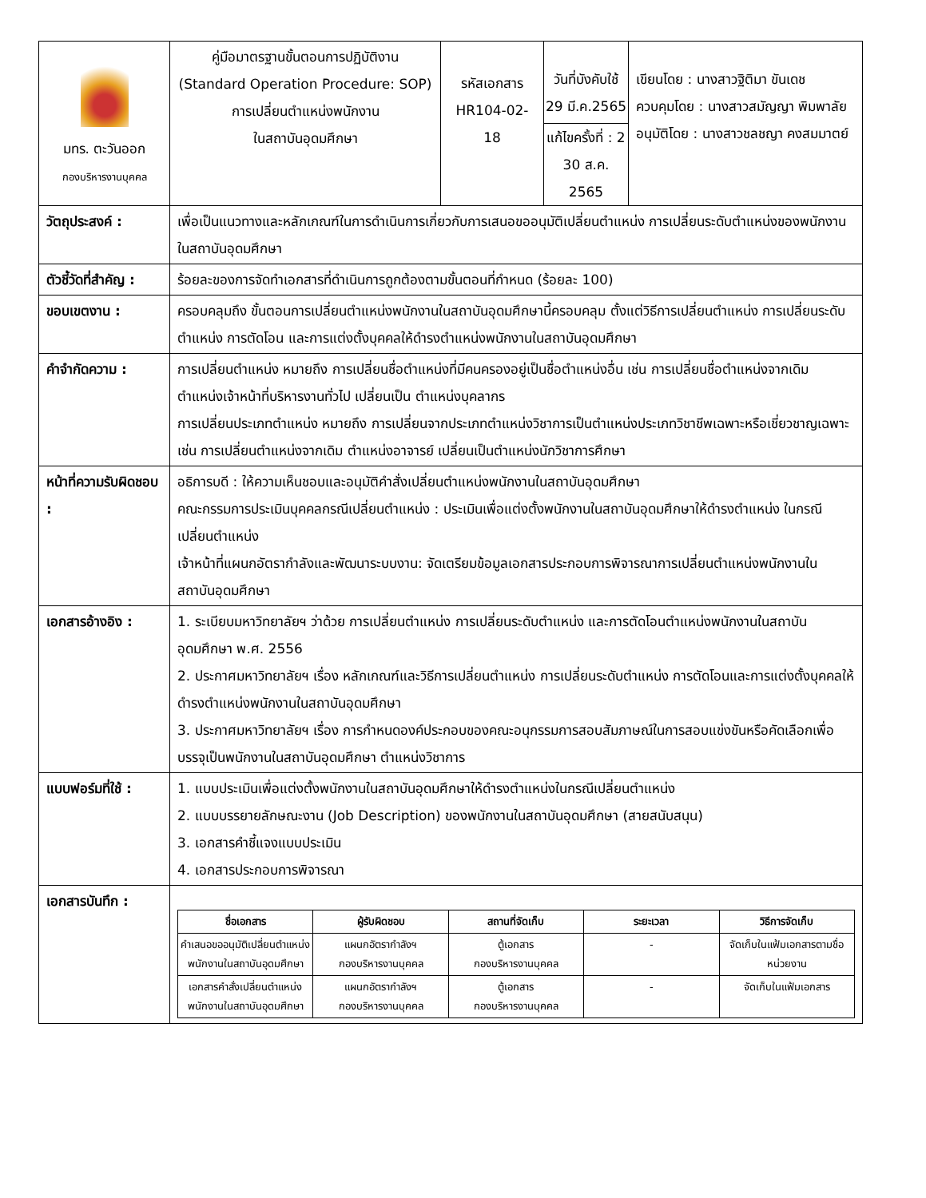| มทร. ตะวันออก กองบริหารงานบุคคล | คู่มือมาตรฐานขั้นตอนการปฏิบัติงาน (Standard Operation Procedure: SOP) การเปลี่ยนตำแหน่งพนักงาน ในสถาบันอุดมศึกษา | รหัสเอกสาร HR104-02-18 | วันที่บังคับใช้ 29 มี.ค.2565 แก้ไขครั้งที่ : 2 30 ส.ค. 2565 | เขียนโดย : นางสาวฐิติมา ขันเดช ควบคุมโดย : นางสาวสมัญญา พิมพาลัย อนุมัติโดย : นางสาวชลชญา คงสมมาตย์ |
| วัตถุประสงค์ : | เพื่อเป็นแนวทางและหลักเกณฑ์ในการดำเนินการเกี่ยวกับการเสนอขออนุมัติเปลี่ยนตำแหน่ง การเปลี่ยนระดับตำแหน่งของพนักงานในสถาบันอุดมศึกษา | | | |
| ตัวชี้วัดที่สำคัญ : | ร้อยละของการจัดทำเอกสารที่ดำเนินการถูกต้องตามขั้นตอนที่กำหนด (ร้อยละ 100) | | | |
| ขอบเขตงาน : | ครอบคลุมถึง ขั้นตอนการเปลี่ยนตำแหน่งพนักงานในสถาบันอุดมศึกษานี้ครอบคลุม ตั้งแต่วิธีการเปลี่ยนตำแหน่ง การเปลี่ยนระดับตำแหน่ง การตัดโอน และการแต่งตั้งบุคคลให้ดำรงตำแหน่งพนักงานในสถาบันอุดมศึกษา | | | |
| คำจำกัดความ : | การเปลี่ยนตำแหน่ง หมายถึง การเปลี่ยนชื่อตำแหน่งที่มีคนครองอยู่เป็นชื่อตำแหน่งอื่น เช่น การเปลี่ยนชื่อตำแหน่งจากเดิม ตำแหน่งเจ้าหน้าที่บริหารงานทั่วไป เปลี่ยนเป็น ตำแหน่งบุคลากร การเปลี่ยนประเภทตำแหน่ง หมายถึง การเปลี่ยนจากประเภทตำแหน่งวิชาการเป็นตำแหน่งประเภทวิชาชีพเฉพาะหรือเชี่ยวชาญเฉพาะ เช่น การเปลี่ยนตำแหน่งจากเดิม ตำแหน่งอาจารย์ เปลี่ยนเป็นตำแหน่งนักวิชาการศึกษา | | | |
| หน้าที่ความรับผิดชอบ : | อธิการบดี : ให้ความเห็นชอบและอนุมัติคำสั่งเปลี่ยนตำแหน่งพนักงานในสถาบันอุดมศึกษา คณะกรรมการประเมินบุคคลกรณีเปลี่ยนตำแหน่ง : ประเมินเพื่อแต่งตั้งพนักงานในสถาบันอุดมศึกษาให้ดำรงตำแหน่ง ในกรณีเปลี่ยนตำแหน่ง เจ้าหน้าที่แผนกอัตรากำลังและพัฒนาระบบงาน: จัดเตรียมข้อมูลเอกสารประกอบการพิจารณาการเปลี่ยนตำแหน่งพนักงานในสถาบันอุดมศึกษา | | | |
| เอกสารอ้างอิง : | 1. ระเบียบมหาวิทยาลัยฯ ว่าด้วย การเปลี่ยนตำแหน่ง การเปลี่ยนระดับตำแหน่ง และการตัดโอนตำแหน่งพนักงานในสถาบันอุดมศึกษา พ.ศ. 2556 2. ประกาศมหาวิทยาลัยฯ เรื่อง หลักเกณฑ์และวิธีการเปลี่ยนตำแหน่ง การเปลี่ยนระดับตำแหน่ง การตัดโอนและการแต่งตั้งบุคคลให้ดำรงตำแหน่งพนักงานในสถาบันอุดมศึกษา 3. ประกาศมหาวิทยาลัยฯ เรื่อง การกำหนดองค์ประกอบของคณะอนุกรรมการสอบสัมภาษณ์ในการสอบแข่งขันหรือคัดเลือกเพื่อบรรจุเป็นพนักงานในสถาบันอุดมศึกษา ตำแหน่งวิชาการ | | | |
| แบบฟอร์มที่ใช้ : | 1. แบบประเมินเพื่อแต่งตั้งพนักงานในสถาบันอุดมศึกษาให้ดำรงตำแหน่งในกรณีเปลี่ยนตำแหน่ง 2. แบบบรรยายลักษณะงาน (Job Description) ของพนักงานในสถาบันอุดมศึกษา (สายสนับสนุน) 3. เอกสารคำชี้แจงแบบประเมิน 4. เอกสารประกอบการพิจารณา | | | |
| เอกสารบันทึก : | / ชื่อเอกสาร / ผู้รับผิดชอบ / สถานที่จัดเก็บ / ระยะเวลา / วิธีการจัดเก็บ / / --- / --- / --- / --- / --- / / คำเสนอขออนุมัติเปลี่ยนตำแหน่งพนักงานในสถาบันอุดมศึกษา / แผนกอัตรากำลังฯ กองบริหารงานบุคคล / ตู้เอกสาร กองบริหารงานบุคคล / - / จัดเก็บในแฟ้มเอกสารตามชื่อหน่วยงาน / / เอกสารคำสั่งเปลี่ยนตำแหน่งพนักงานในสถาบันอุดมศึกษา / แผนกอัตรากำลังฯ กองบริหารงานบุคคล / ตู้เอกสาร กองบริหารงานบุคคล / - / จัดเก็บในแฟ้มเอกสาร / | | | |